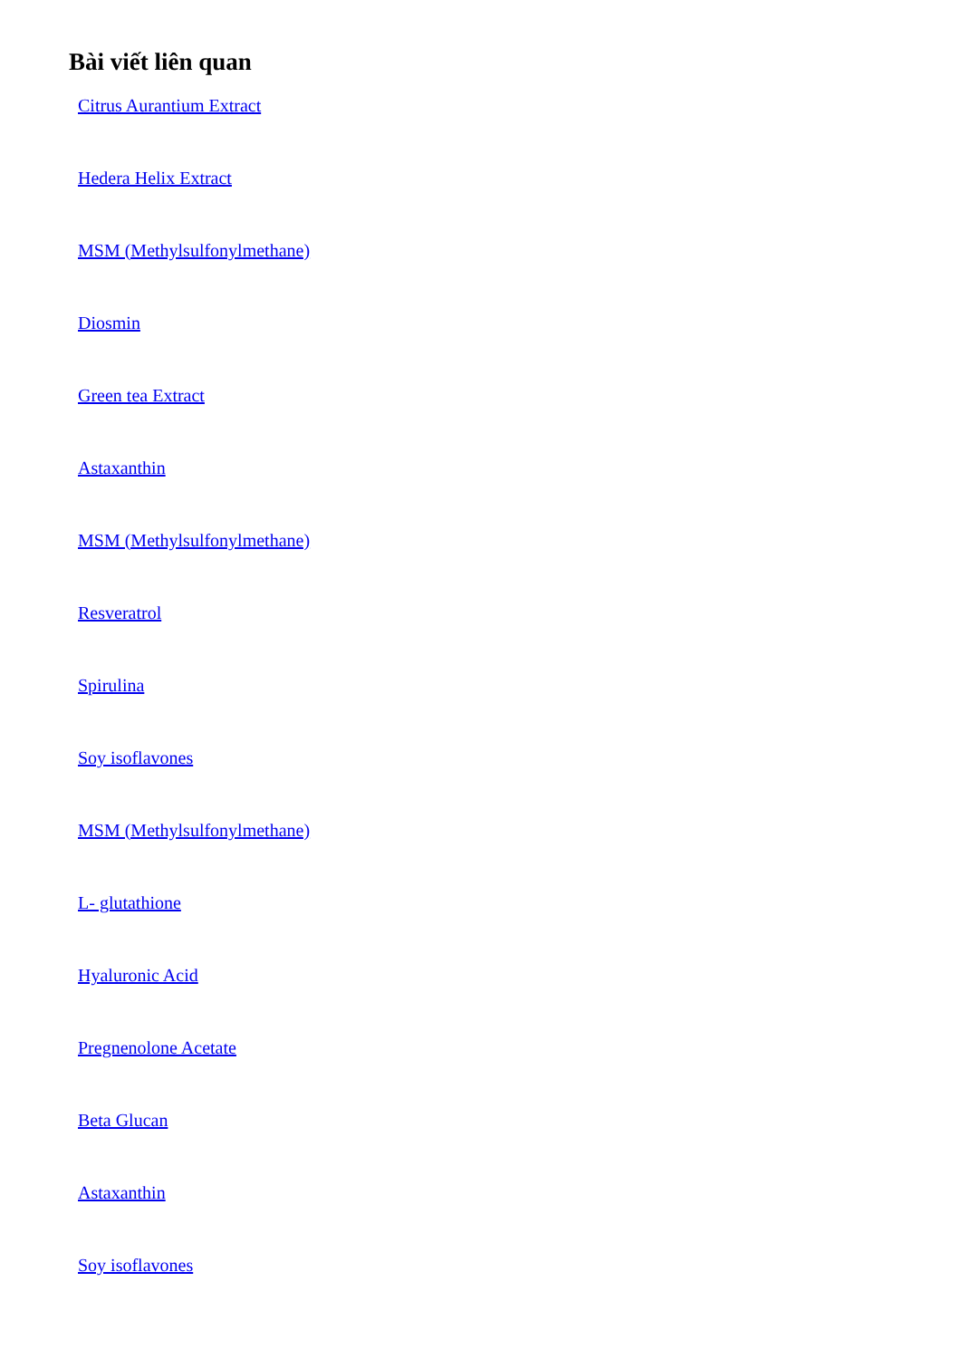Bài viết liên quan
Citrus Aurantium Extract
Hedera Helix Extract
MSM (Methylsulfonylmethane)
Diosmin
Green tea Extract
Astaxanthin
MSM (Methylsulfonylmethane)
Resveratrol
Spirulina
Soy isoflavones
MSM (Methylsulfonylmethane)
L- glutathione
Hyaluronic Acid
Pregnenolone Acetate
Beta Glucan
Astaxanthin
Soy isoflavones